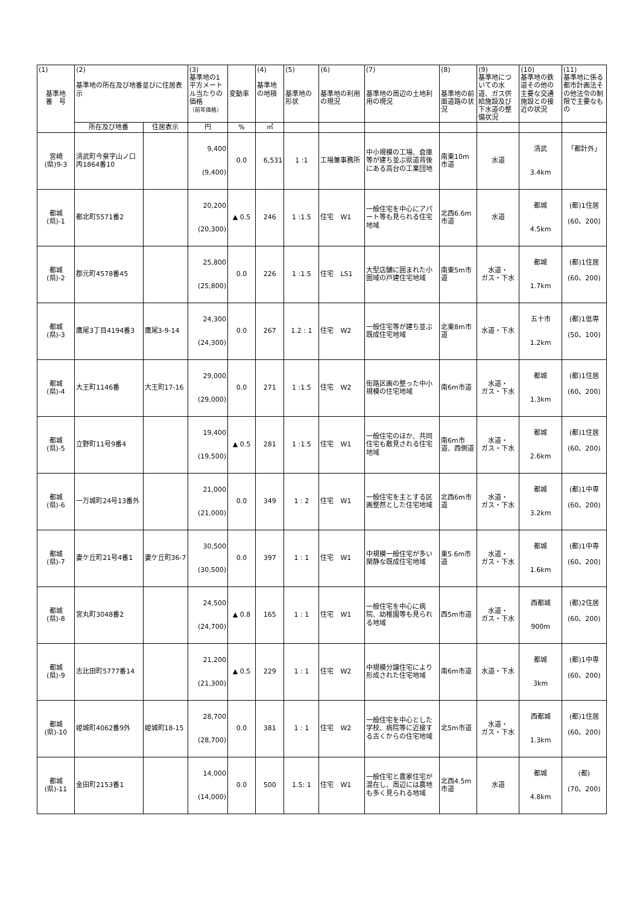| (1) 基準地 番 号 | (2) 基準地の所在及び地番並びに住居表示 | | (3) 基準地の1平方メートル当たりの価格 （前年価格） | 変動率 | (4) 基準地の地積 | (5) 基準地の形状 | (6) 基準地の利用の現況 | (7) 基準地の周辺の土地利用の現況 | (8) 基準地の前面道路の状況 | (9) 基準地についての水道、ガス供給施設及び下水道の整備状況 | (10) 基準地の鉄道その他の主要な交通施設との接近の状況 | (11) 基準地に係る都市計画法その他法令の制限で主要なもの |
| --- | --- | --- | --- | --- | --- | --- | --- | --- | --- | --- | --- | --- |
| | 所在及び地番 | 住居表示 | 円 | % | ㎡ | | | | | | | |
| 宮崎 (県)9-3 | 清武町今泉字山ノ口丙1864番10 | | 9,400 (9,400) | 0.0 | 6,531 | 1 :1 | 工場兼事務所 | 中小規模の工場、倉庫等が建ち並ぶ県道背後にある高台の工業団地 | 南東10m市道 | 水道 | 清武 3.4km | 「都計外」 |
| 都城 (県)-1 | 都北町5571番2 | | 20,200 (20,300) | ▲ 0.5 | 246 | 1 :1.5 | 住宅 W1 | 一般住宅を中心にアパート等も見られる住宅地域 | 北西6.6m市道 | 水道 | 都城 4.5km | (都)1住居 (60、200) |
| 都城 (県)-2 | 郡元町4578番45 | | 25,800 (25,800) | 0.0 | 226 | 1 :1.5 | 住宅 LS1 | 大型店舗に囲まれた小圏域の戸建住宅地域 | 南東5m市道 | 水道・ ガス・下水 | 都城 1.7km | (都)1住居 (60、200) |
| 都城 (県)-3 | 鷹尾3丁目4194番3 | 鷹尾3-9-14 | 24,300 (24,300) | 0.0 | 267 | 1.2 : 1 | 住宅 W2 | 一般住宅等が建ち並ぶ既成住宅地域 | 北東8m市道 | 水道・下水 | 五十市 1.2km | (都)1低専 (50、100) |
| 都城 (県)-4 | 大王町1146番 | 大王町17-16 | 29,000 (29,000) | 0.0 | 271 | 1 :1.5 | 住宅 W2 | 街路区画の整った中小規模の住宅地域 | 南6m市道 | 水道・ ガス・下水 | 都城 1.3km | (都)1住居 (60、200) |
| 都城 (県)-5 | 立野町11号9番4 | | 19,400 (19,500) | ▲ 0.5 | 281 | 1 :1.5 | 住宅 W1 | 一般住宅のほか、共同住宅も散見される住宅地域 | 南6m市道、西側道 | 水道・ ガス・下水 | 都城 2.6km | (都)1住居 (60、200) |
| 都城 (県)-6 | 一万城町24号13番外 | | 21,000 (21,000) | 0.0 | 349 | 1 : 2 | 住宅 W1 | 一般住宅を主とする区画整然とした住宅地域 | 北西6m市道 | 水道・ ガス・下水 | 都城 3.2km | (都)1中専 (60、200) |
| 都城 (県)-7 | 妻ケ丘町21号4番1 | 妻ケ丘町36-7 | 30,500 (30,500) | 0.0 | 397 | 1 : 1 | 住宅 W1 | 中規模一般住宅が多い閑静な既成住宅地域 | 東5.6m市道 | 水道・ ガス・下水 | 都城 1.6km | (都)1中専 (60、200) |
| 都城 (県)-8 | 宮丸町3048番2 | | 24,500 (24,700) | ▲ 0.8 | 165 | 1 : 1 | 住宅 W1 | 一般住宅を中心に病院、幼稚園等も見られる地域 | 西5m市道 | 水道・ ガス・下水 | 西都城 900m | (都)2住居 (60、200) |
| 都城 (県)-9 | 志比田町5777番14 | | 21,200 (21,300) | ▲ 0.5 | 229 | 1 : 1 | 住宅 W2 | 中規模分譲住宅により形成された住宅地域 | 南6m市道 | 水道・下水 | 都城 3km | (都)1中専 (60、200) |
| 都城 (県)-10 | 姫城町4062番9外 | 姫城町18-15 | 28,700 (28,700) | 0.0 | 381 | 1 : 1 | 住宅 W2 | 一般住宅を中心とした学校、病院等に近接する古くからの住宅地域 | 北5m市道 | 水道・ ガス・下水 | 西都城 1.3km | (都)1住居 (60、200) |
| 都城 (県)-11 | 金田町2153番1 | | 14,000 (14,000) | 0.0 | 500 | 1.5: 1 | 住宅 W1 | 一般住宅と農家住宅が混在し、周辺には農地も多く見られる地域 | 北西4.5m市道 | 水道 | 都城 4.8km | (都) (70、200) |